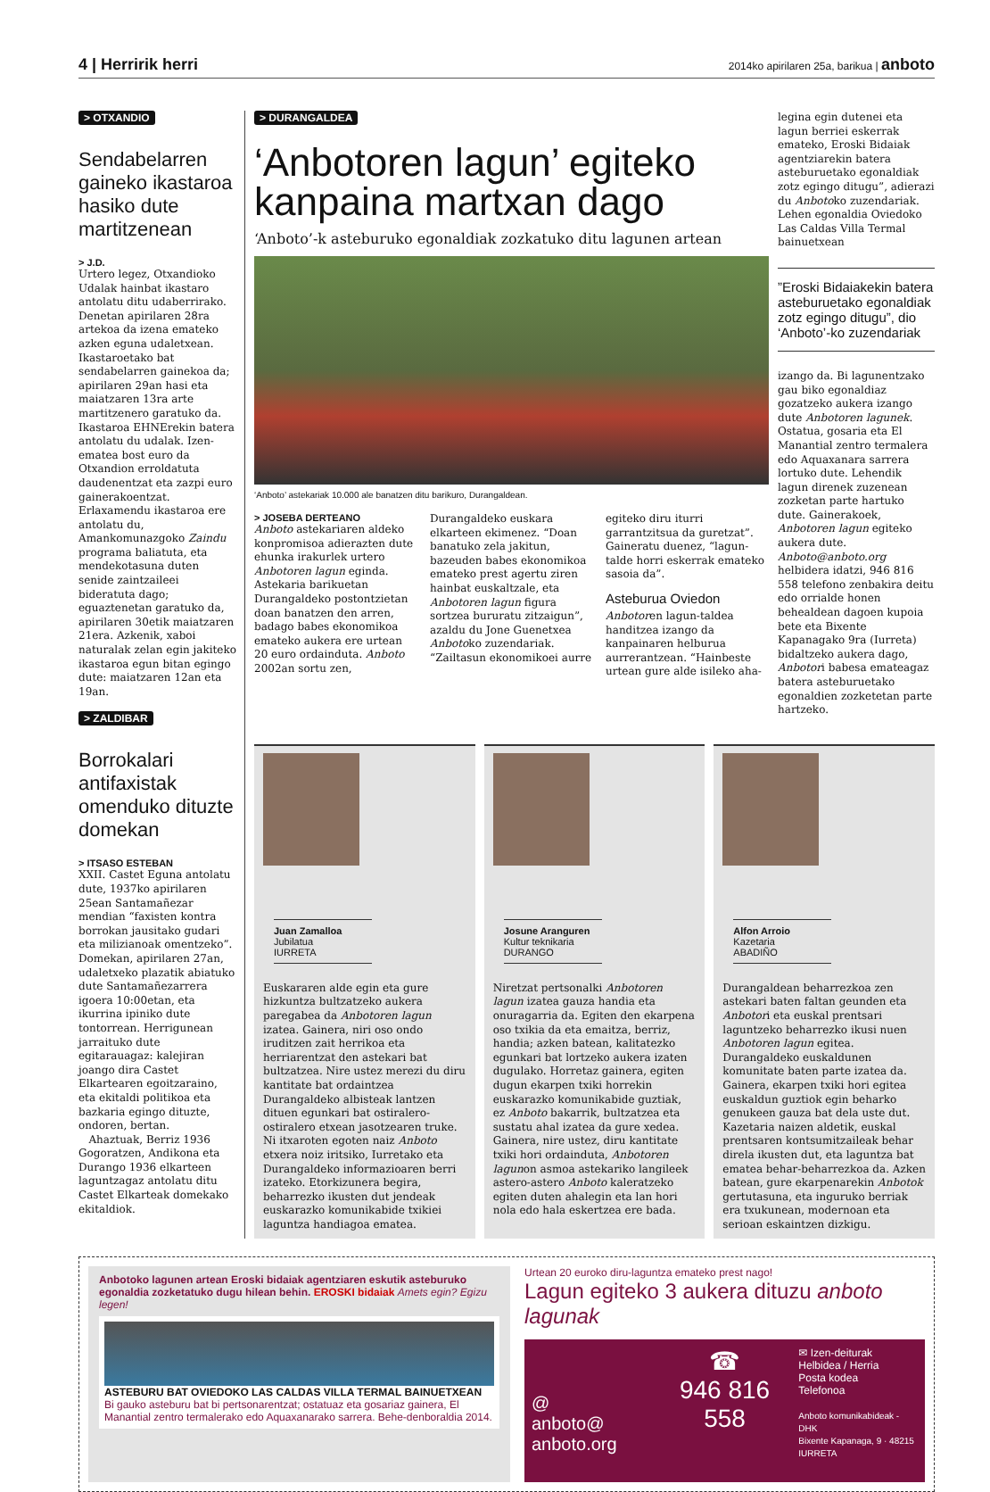4 | Herririk herri 2014ko apirilaren 25a, barikua | anboto
> OTXANDIO
Sendabelarren gaineko ikastaroa hasiko dute martitzenean
> J.D.
Urtero legez, Otxandioko Udalak hainbat ikastaro antolatu ditu udaberrirako. Denetan apirilaren 28ra artekoa da izena emateko azken eguna udaletxean. Ikastaroetako bat sendabelarren gainekoa da; apirilaren 29an hasi eta maiatzaren 13ra arte martitzenero garatuko da. Ikastaroa EHNErekin batera antolatu du udalak. Izen-ematea bost euro da Otxandion erroldatuta daudenentzat eta zazpi euro gainerakoentzat. Erlaxamendu ikastaroa ere antolatu du, Amankomunazgoko Zaindu programa baliatuta, eta mendekotasuna duten senide zaintzaileei bideratuta dago; eguaztenetan garatuko da, apirilaren 30etik maiatzaren 21era. Azkenik, xaboi naturalak zelan egin jakiteko ikastaroa egun bitan egingo dute: maiatzaren 12an eta 19an.
> ZALDIBAR
Borrokalari antifaxistak omenduko dituzte domekan
> ITSASO ESTEBAN
XXII. Castet Eguna antolatu dute, 1937ko apirilaren 25ean Santamañezar mendian “faxisten kontra borrokan jausitako gudari eta milizianoak omentzeko”. Domekan, apirilaren 27an, udaletxeko plazatik abiatuko dute Santamañezarrera igoera 10:00etan, eta ikurrina ipiniko dute tontorrean. Herrigunean jarraituko dute egitarauagaz: kalejiran joango dira Castet Elkartearen egoitzaraino, eta ekitaldi politikoa eta bazkaria egingo dituzte, ondoren, bertan.
Ahaztuak, Berriz 1936 Gogoratzen, Andikona eta Durango 1936 elkarteen laguntzagaz antolatu ditu Castet Elkarteak domekako ekitaldiok.
> DURANGALDEA
‘Anbotoren lagun’ egiteko kanpaina martxan dago
‘Anboto’-k asteburuko egonaldiak zozkatuko ditu lagunen artean
‘Anboto’ astekariak 10.000 ale banatzen ditu barikuro, Durangaldean.
> JOSEBA DERTEANO
Anboto astekariaren aldeko konpromisoa adierazten dute ehunka irakurlek urtero Anbotoren lagun eginda. Astekaria barikuetan Durangaldeko postontzietan doan banatzen den arren, badago babes ekonomikoa emateko aukera ere urtean 20 euro ordainduta. Anboto 2002an sortu zen, Durangaldeko euskara elkarteen ekimenez. “Doan banatuko zela jakitun, bazeuden babes ekonomikoa emateko prest agertu ziren hainbat euskaltzale, eta Anbotoren lagun figura sortzea bururatu zitzaigun”, azaldu du Jone Guenetxea Anbotoko zuzendariak. “Zailtasun ekonomikoei aurre egiteko diru iturri garrantzitsua da guretzat”. Gaineratu duenez, “lagun-talde horri eskerrak emateko sasoia da”.
Asteburua Oviedon
Anbotoren lagun-taldea handitzea izango da kanpainaren helburua aurrerantzean. “Hainbeste urtean gure alde isileko aha-
legina egin dutenei eta lagun berriei eskerrak emateko, Eroski Bidaiak agentziarekin batera asteburuetako egonaldiak zotz egingo ditugu”, adierazi du Anbotoko zuzendariak. Lehen egonaldia Oviedoko Las Caldas Villa Termal bainuetxean
”Eroski Bidaiakekin batera asteburuetako egonaldiak zotz egingo ditugu”, dio ‘Anboto’-ko zuzendariak
izango da. Bi lagunentzako gau biko egonaldiaz gozatzeko aukera izango dute Anbotoren lagunek. Ostatua, gosaria eta El Manantial zentro termalera edo Aquaxanara sarrera lortuko dute. Lehendik lagun direnek zuzenean zozketan parte hartuko dute. Gainerakoek, Anbotoren lagun egiteko aukera dute. Anboto@anboto.org helbidera idatzi, 946 816 558 telefono zenbakira deitu edo orrialde honen behealdean dagoen kupoia bete eta Bixente Kapanagako 9ra (Iurreta) bidaltzeko aukera dago, Anbotori babesa emateagaz batera asteburuetako egonaldien zozketetan parte hartzeko.
Juan Zamalloa
Jubilatua
IURRETA
Euskararen alde egin eta gure hizkuntza bultzatzeko aukera paregabea da Anbotoren lagun izatea. Gainera, niri oso ondo iruditzen zait herrikoa eta herriarentzat den astekari bat bultzatzea. Nire ustez merezi du diru kantitate bat ordaintzea Durangaldeko albisteak lantzen dituen egunkari bat ostiralero-ostiralero etxean jasotzearen truke. Ni itxaroten egoten naiz Anboto etxera noiz iritsiko, Iurretako eta Durangaldeko informazioaren berri izateko. Etorkizunera begira, beharrezko ikusten dut jendeak euskarazko komunikabide txikiei laguntza handiagoa ematea.
Josune Aranguren
Kultur teknikaria
DURANGO
Niretzat pertsonalki Anbotoren lagun izatea gauza handia eta onuragarria da. Egiten den ekarpena oso txikia da eta emaitza, berriz, handia; azken batean, kalitatezko egunkari bat lortzeko aukera izaten dugulako. Horretaz gainera, egiten dugun ekarpen txiki horrekin euskarazko komunikabide guztiak, ez Anboto bakarrik, bultzatzea eta sustatu ahal izatea da gure xedea. Gainera, nire ustez, diru kantitate txiki hori ordainduta, Anbotoren lagunon asmoa astekariko langileek astero-astero Anboto kaleratzeko egiten duten ahalegin eta lan hori nola edo hala eskertzea ere bada.
Alfon Arroio
Kazetaria
ABADIÑO
Durangaldean beharrezkoa zen astekari baten faltan geunden eta Anbotori eta euskal prentsari laguntzeko beharrezko ikusi nuen Anbotoren lagun egitea. Durangaldeko euskaldunen komunitate baten parte izatea da. Gainera, ekarpen txiki hori egitea euskaldun guztiok egin beharko genukeen gauza bat dela uste dut. Kazetaria naizen aldetik, euskal prentsaren kontsumitzaileak behar direla ikusten dut, eta laguntza bat ematea behar-beharrezkoa da. Azken batean, gure ekarpenarekin Anbotok gertutasuna, eta inguruko berriak era txukunean, modernoan eta serioan eskaintzen dizkigu.
Anbotoko lagunen artean Eroski bidaiak agentziaren eskutik asteburuko egonaldia zozketatuko dugu hilean behin. EROSKI bidaiak Amets egin? Egizu legen!
ASTEBURU BAT OVIEDOKO LAS CALDAS VILLA TERMAL BAINUETXEAN
Bi gauko asteburu bat bi pertsonarentzat; ostatuaz eta gosariaz gainera, El Manantial zentro termalerako edo Aquaxanarako sarrera. Behe-denboraldia 2014.
Urtean 20 euroko diru-laguntza emateko prest nago!
Lagun egiteko 3 aukera dituzu anboto lagunak
@
anboto@ anboto.org
☎
946 816 558
✉ Izen-deiturak
Helbidea / Herria
Posta kodea
Telefonoa
Anboto komunikabideak - DHK
Bixente Kapanaga, 9 · 48215 IURRETA